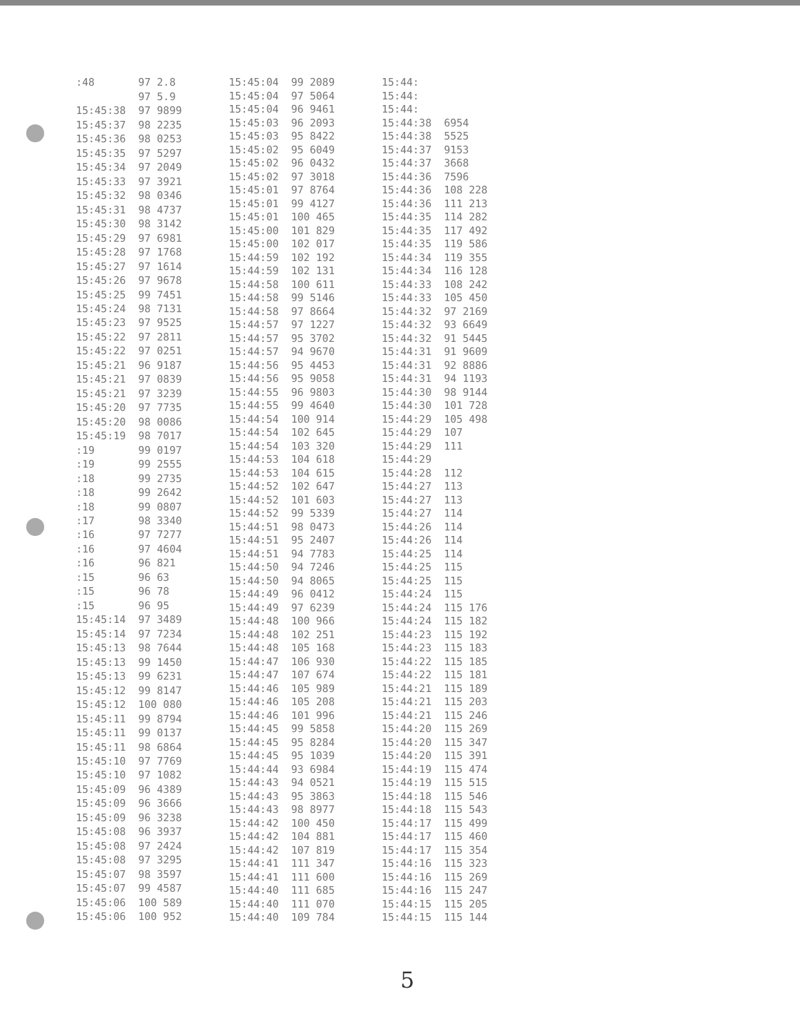| :48 | 97 2.8 |
| | 97 5.9 |
| 15:45:38 | 97 9899 |
| 15:45:37 | 98 2235 |
| 15:45:36 | 98 0253 |
| 15:45:35 | 97 5297 |
| 15:45:34 | 97 2049 |
| 15:45:33 | 97 3921 |
| 15:45:32 | 98 0346 |
| 15:45:31 | 98 4737 |
| 15:45:30 | 98 3142 |
| 15:45:29 | 97 6981 |
| 15:45:28 | 97 1768 |
| 15:45:27 | 97 1614 |
| 15:45:26 | 97 9678 |
| 15:45:25 | 99 7451 |
| 15:45:24 | 98 7131 |
| 15:45:23 | 97 9525 |
| 15:45:22 | 97 2811 |
| 15:45:22 | 97 0251 |
| 15:45:21 | 96 9187 |
| 15:45:21 | 97 0839 |
| 15:45:21 | 97 3239 |
| 15:45:20 | 97 7735 |
| 15:45:20 | 98 0086 |
| 15:45:19 | 98 7017 |
| :19 | 99 0197 |
| :19 | 99 2555 |
| :18 | 99 2735 |
| :18 | 99 2642 |
| :18 | 99 0807 |
| :17 | 98 3340 |
| :16 | 97 7277 |
| :16 | 97 4604 |
| :16 | 96 821 |
| :15 | 96 63 |
| :15 | 96 78 |
| :15 | 96 95 |
| 15:45:14 | 97 3489 |
| 15:45:14 | 97 7234 |
| 15:45:13 | 98 7644 |
| 15:45:13 | 99 1450 |
| 15:45:13 | 99 6231 |
| 15:45:12 | 99 8147 |
| 15:45:12 | 100 080 |
| 15:45:11 | 99 8794 |
| 15:45:11 | 99 0137 |
| 15:45:11 | 98 6864 |
| 15:45:10 | 97 7769 |
| 15:45:10 | 97 1082 |
| 15:45:09 | 96 4389 |
| 15:45:09 | 96 3666 |
| 15:45:09 | 96 3238 |
| 15:45:08 | 96 3937 |
| 15:45:08 | 97 2424 |
| 15:45:08 | 97 3295 |
| 15:45:07 | 98 3597 |
| 15:45:07 | 99 4587 |
| 15:45:06 | 100 589 |
| 15:45:06 | 100 952 |
| 15:45:04 | 99 2089 |
| 15:45:04 | 97 5064 |
| 15:45:04 | 96 9461 |
| 15:45:03 | 96 2093 |
| 15:45:03 | 95 8422 |
| 15:45:02 | 95 6049 |
| 15:45:02 | 96 0432 |
| 15:45:02 | 97 3018 |
| 15:45:01 | 97 8764 |
| 15:45:01 | 99 4127 |
| 15:45:01 | 100 465 |
| 15:45:00 | 101 829 |
| 15:45:00 | 102 017 |
| 15:44:59 | 102 192 |
| 15:44:59 | 102 131 |
| 15:44:58 | 100 611 |
| 15:44:58 | 99 5146 |
| 15:44:58 | 97 8664 |
| 15:44:57 | 97 1227 |
| 15:44:57 | 95 3702 |
| 15:44:57 | 94 9670 |
| 15:44:56 | 95 4453 |
| 15:44:56 | 95 9058 |
| 15:44:55 | 96 9803 |
| 15:44:55 | 99 4640 |
| 15:44:54 | 100 914 |
| 15:44:54 | 102 645 |
| 15:44:54 | 103 320 |
| 15:44:53 | 104 618 |
| 15:44:53 | 104 615 |
| 15:44:52 | 102 647 |
| 15:44:52 | 101 603 |
| 15:44:52 | 99 5339 |
| 15:44:51 | 98 0473 |
| 15:44:51 | 95 2407 |
| 15:44:51 | 94 7783 |
| 15:44:50 | 94 7246 |
| 15:44:50 | 94 8065 |
| 15:44:49 | 96 0412 |
| 15:44:49 | 97 6239 |
| 15:44:48 | 100 966 |
| 15:44:48 | 102 251 |
| 15:44:48 | 105 168 |
| 15:44:47 | 106 930 |
| 15:44:47 | 107 674 |
| 15:44:46 | 105 989 |
| 15:44:46 | 105 208 |
| 15:44:46 | 101 996 |
| 15:44:45 | 99 5858 |
| 15:44:45 | 95 8284 |
| 15:44:45 | 95 1039 |
| 15:44:44 | 93 6984 |
| 15:44:43 | 94 0521 |
| 15:44:43 | 95 3863 |
| 15:44:43 | 98 8977 |
| 15:44:42 | 100 450 |
| 15:44:42 | 104 881 |
| 15:44:42 | 107 819 |
| 15:44:41 | 111 347 |
| 15:44:41 | 111 600 |
| 15:44:40 | 111 685 |
| 15:44:40 | 111 070 |
| 15:44:40 | 109 784 |
| 15:44: | |
| 15:44: | |
| 15:44: | |
| 15:44:38 | 6954 |
| 15:44:38 | 5525 |
| 15:44:37 | 9153 |
| 15:44:37 | 3668 |
| 15:44:36 | 7596 |
| 15:44:36 | 108 228 |
| 15:44:36 | 111 213 |
| 15:44:35 | 114 282 |
| 15:44:35 | 117 492 |
| 15:44:35 | 119 586 |
| 15:44:34 | 119 355 |
| 15:44:34 | 116 128 |
| 15:44:33 | 108 242 |
| 15:44:33 | 105 450 |
| 15:44:32 | 97 2169 |
| 15:44:32 | 93 6649 |
| 15:44:32 | 91 5445 |
| 15:44:31 | 91 9609 |
| 15:44:31 | 92 8886 |
| 15:44:31 | 94 1193 |
| 15:44:30 | 98 9144 |
| 15:44:30 | 101 728 |
| 15:44:29 | 105 498 |
| 15:44:29 | 107 |
| 15:44:29 | 111 |
| 15:44:29 | |
| 15:44:28 | 112 |
| 15:44:27 | 113 |
| 15:44:27 | 113 |
| 15:44:27 | 114 |
| 15:44:26 | 114 |
| 15:44:26 | 114 |
| 15:44:25 | 114 |
| 15:44:25 | 115 |
| 15:44:25 | 115 |
| 15:44:24 | 115 |
| 15:44:24 | 115 176 |
| 15:44:24 | 115 182 |
| 15:44:23 | 115 192 |
| 15:44:23 | 115 183 |
| 15:44:22 | 115 185 |
| 15:44:22 | 115 181 |
| 15:44:21 | 115 189 |
| 15:44:21 | 115 203 |
| 15:44:21 | 115 246 |
| 15:44:20 | 115 269 |
| 15:44:20 | 115 347 |
| 15:44:20 | 115 391 |
| 15:44:19 | 115 474 |
| 15:44:19 | 115 515 |
| 15:44:18 | 115 546 |
| 15:44:18 | 115 543 |
| 15:44:17 | 115 499 |
| 15:44:17 | 115 460 |
| 15:44:17 | 115 354 |
| 15:44:16 | 115 323 |
| 15:44:16 | 115 269 |
| 15:44:16 | 115 247 |
| 15:44:15 | 115 205 |
| 15:44:15 | 115 144 |
5